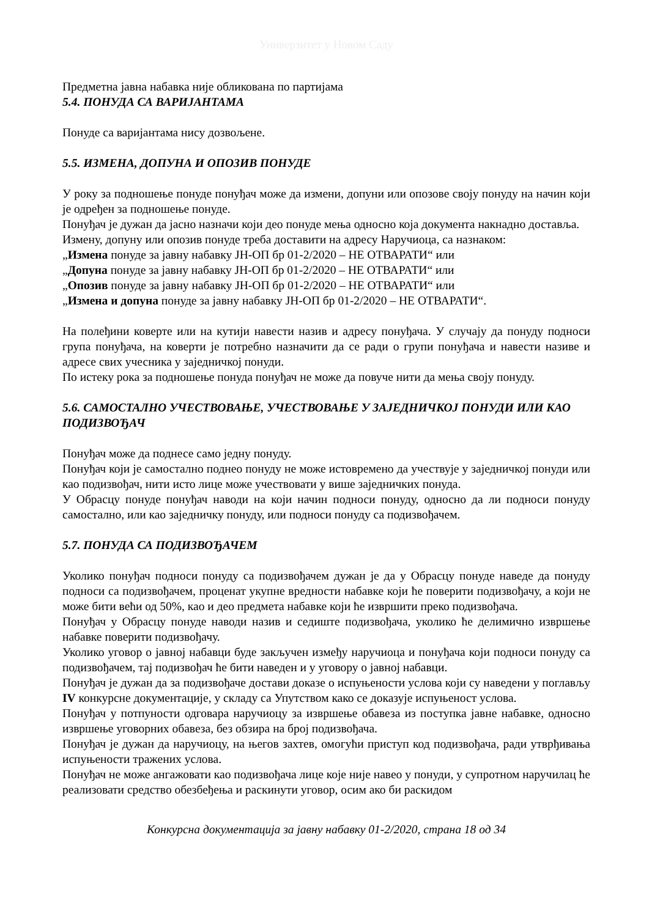Универзитет у Новом Саду
Предметна јавна набавка није обликована по партијама
5.4. ПОНУДА СА ВАРИЈАНТАМА
Понуде са варијантама нису дозвољене.
5.5. ИЗМЕНА, ДОПУНА И ОПОЗИВ ПОНУДЕ
У року за подношење понуде понуђач може да измени, допуни или опозове своју понуду на начин који је одређен за подношење понуде.
Понуђач је дужан да јасно назначи који део понуде мења односно која документа накнадно доставља.
Измену, допуну или опозив понуде треба доставити на адресу Наручиоца, са назнаком:
„Измена понуде за јавну набавку ЈН-ОП бр 01-2/2020 – НЕ ОТВАРАТИ“ или
„Допуна понуде за јавну набавку ЈН-ОП бр 01-2/2020 – НЕ ОТВАРАТИ“ или
„Опозив понуде за јавну набавку ЈН-ОП бр 01-2/2020 – НЕ ОТВАРАТИ“ или
„Измена и допуна понуде за јавну набавку ЈН-ОП бр 01-2/2020 – НЕ ОТВАРАТИ“.
На полеђини коверте или на кутији навести назив и адресу понуђача. У случају да понуду подноси група понуђача, на коверти је потребно назначити да се ради о групи понуђача и навести називе и адресе свих учесника у заједничкој понуди.
По истеку рока за подношење понуда понуђач не може да повуче нити да мења своју понуду.
5.6. САМОСТАЛНО УЧЕСТВОВАЊЕ, УЧЕСТВОВАЊЕ У ЗАЈЕДНИЧКОЈ ПОНУДИ ИЛИ КАО ПОДИЗВОЂАЧ
Понуђач може да поднесе само једну понуду.
Понуђач који је самостално поднео понуду не може истовремено да учествује у заједничкој понуди или као подизвођач, нити исто лице може учествовати у више заједничких понуда.
У Обрасцу понуде понуђач наводи на који начин подноси понуду, односно да ли подноси понуду самостално, или као заједничку понуду, или подноси понуду са подизвођачем.
5.7. ПОНУДА СА ПОДИЗВОЂАЧЕМ
Уколико понуђач подноси понуду са подизвођачем дужан је да у Обрасцу понуде наведе да понуду подноси са подизвођачем, проценат укупне вредности набавке који ће поверити подизвођачу, а који не може бити већи од 50%, као и део предмета набавке који ће извршити преко подизвођача.
Понуђач у Обрасцу понуде наводи назив и седиште подизвођача, уколико ће делимично извршење набавке поверити подизвођачу.
Уколико уговор о јавној набавци буде закључен између наручиоца и понуђача који подноси понуду са подизвођачем, тај подизвођач ће бити наведен и у уговору о јавној набавци.
Понуђач је дужан да за подизвођаче достави доказе о испуњености услова који су наведени у поглављу IV конкурсне документације, у складу са Упутством како се доказује испуњеност услова.
Понуђач у потпуности одговара наручиоцу за извршење обавеза из поступка јавне набавке, односно извршење уговорних обавеза, без обзира на број подизвођача.
Понуђач је дужан да наручиоцу, на његов захтев, омогући приступ код подизвођача, ради утврђивања испуњености тражених услова.
Понуђач не може ангажовати као подизвођача лице које није навео у понуди, у супротном наручилац ће реализовати средство обезбеђења и раскинути уговор, осим ако би раскидом
Конкурсна документација за јавну набавку 01-2/2020, страна 18 од 34